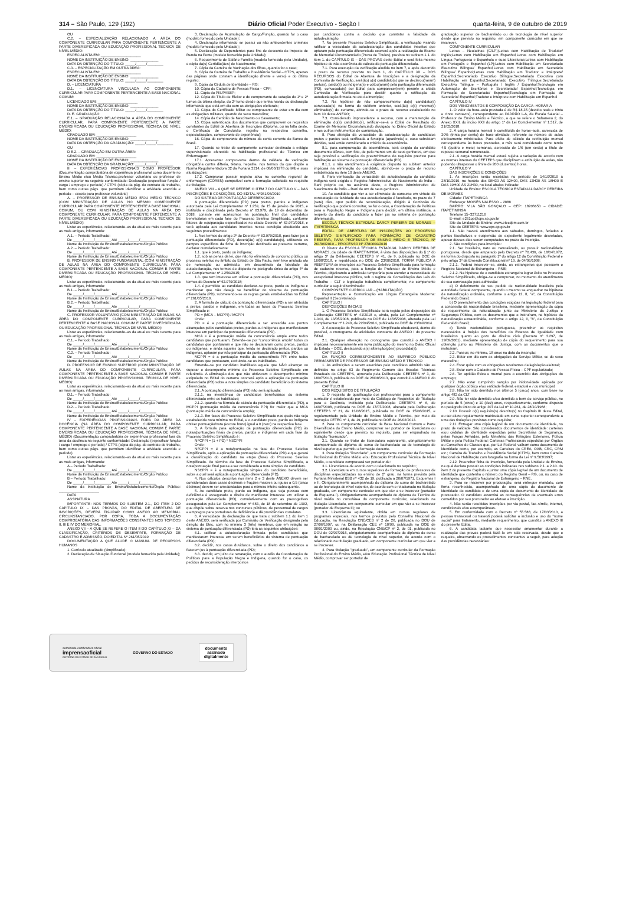314 – São Paulo, 129 (192) Diário Oficial Poder Executivo - Seção I quarta-feira, 9 de outubro de 2019
OU
C.2. – ESPECIALIZAÇÃO RELACIONADO A ÁREA DO COMPONENTE CURRICULAR PARA COMPONENTE PERTENCENTE A PARTE DIVERSIFICADA OU EDUCAÇÃO PROFISSIONAL TÉCNICA DE NÍVEL MÉDIO:
ESPECIALISTA EM: ____________________
NOME DA INSTITUIÇÃO DE ENSINO: ______________
DATA DA OBTENÇÃO DO TÍTULO: _____/_____/________
C.3. – ESPECIALIZAÇÃO EM OUTRA ÁREA:
ESPECIALISTA EM: ____________________
NOME DA INSTITUIÇÃO DE ENSINO: ______________
DATA DA OBTENÇÃO DO TÍTULO: _____/_____/________
D. – LICENCIATURA
D.1. – LICENCIATURA VINCULADA AO COMPONENTE CURRICULAR PARA COMPONENTE PERTENCENTE A BASE NACIONAL COMUM:
LICENCIADO EM: ____________________
NOME DA INSTITUIÇÃO DE ENSINO: ______________
DATA DA OBTENÇÃO DO TÍTULO: _____/_____/________
D. E. GRADUAÇÃO
E.1. – GRADUAÇÃO RELACIONADA A ÁREA DO COMPONENTE CURRICULAR, PARA COMPONENTE PERTENCENTE A PARTE DIVERSIFICADA OU EDUCAÇÃO PROFISSIONAL TÉCNICA DE NÍVEL MÉDIO:
GRADUADO EM: ____________________
NOME DA INSTITUIÇÃO DE ENSINO: ______________
DATA DA OBTENÇÃO DA GRADUAÇÃO: _____/_____/________
OU
D E.2. – GRADUAÇÃO EM OUTRA ÁREA:
GRADUADO EM: ____________________
NOME DA INSTITUIÇÃO DE ENSINO: ______________
DATA DA OBTENÇÃO DA GRADUAÇÃO: _____/_____/________
III – EXPERIÊNCIAS PROFISSIONAIS COMO PROFESSOR (Documentação comprobatória de experiência profissional como docente no Ensino Médio e/ou Médio Técnico,professor voluntário ou professor de ensino superior na seguinte conformidade: Declaração (especificar função / cargo / emprego e período) / CTPS (cópia da pág. do contrato de trabalho, bem como outras págs. que permitam identificar a atividade exercida e período – exceto para professor voluntário)
A. – PROFESSOR DE ENSINO MÉDIO E/OU MÉDIO TÉCNICO (COM MINISTRAÇÃO DE AULAS NO MESMO COMPONENTE CURRICULAR PARA COMPONENTE PERTENCENTE A BASE NACIONAL COMUM, OU COM MINISTRAÇÃO DE AULAS NA ÁREA DO COMPONENTE CURRICULAR, PARA COMPONENTE PERTENCENTE A PARTE DIVERSIFICADA OU EDUCAÇÃO PROFISSIONAL TÉCNICA DE NÍVEL MÉDIO):
Listar as experiências, relacionando–as da atual ou mais recente para as mais antigas, informando:
A.1. – Período Trabalhado:
De _____/_____/________ Até _____/_____/________
Nome da Instituição de Ensino/Estabelecimento/Órgão Público:
A.2. – Período Trabalhado:
De _____/_____/________ Até _____/_____/________
Nome da Instituição de Ensino/Estabelecimento/Órgão Público:
B. PROFESSOR DE ENSINO FUNDAMENTAL (COM MINISTRAÇÃO DE AULAS NA ÁREA DO COMPONENTE CURRICULAR, PARA COMPONENTE PERTENCENTE A BASE NACIONAL COMUM E PARTE DIVERSIFICADA OU EDUCAÇÃO PROFISSIONAL TÉCNICA DE NÍVEL MÉDIO):
Listar as experiências, relacionando–as da atual ou mais recente para as mais antigas, informando:
B.1. – Período Trabalhado:
De _____/_____/________ Até _____/_____/________
Nome da Instituição de Ensino/Estabelecimento/Órgão Público:
B.2. – Período Trabalhado:
De _____/_____/________ Até _____/_____/________
Nome da Instituição de Ensino/Estabelecimento/Órgão Público:
C. PROFESSOR VOLUNTÁRIO (COM MINISTRAÇÃO DE AULAS NA ÁREA DO COMPONENTE CURRICULAR, PARA COMPONENTE PERTENCENTE A BASE NACIONAL COMUM E PARTE DIVERSIFICADA OU EDUCAÇÃO PROFISSIONAL TÉCNICA DE NÍVEL MÉDIO):
Listar as experiências, relacionando–as da atual ou mais recente para as mais antigas, informando:
C.1. – Período Trabalhado:
De _____/_____/________ Até _____/_____/________
Nome da Instituição de Ensino/Estabelecimento/Órgão Público:
C.2. – Período Trabalhado:
De _____/_____/________ Até _____/_____/________
Nome da Instituição de Ensino/Estabelecimento/Órgão Público:
D. PROFESSOR DE ENSINO SUPERIOR (COM MINISTRAÇÃO DE AULAS NA ÁREA DO COMPONENTE CURRICULAR, PARA COMPONENTE PERTENCENTE A BASE NACIONAL COMUM E PARTE DIVERSIFICADA OU EDUCAÇÃO PROFISSIONAL TÉCNICA DE NÍVEL MÉDIO):
Listar as experiências, relacionando–as da atual ou mais recente para as mais antigas, informando:
D.1. – Período Trabalhado:
De _____/_____/________ Até _____/_____/________
Nome da Instituição de Ensino/Estabelecimento/Órgão Público:
D.2. – Período Trabalhado:
De _____/_____/________ Até _____/_____/________
Nome da Instituição de Ensino/Estabelecimento/Órgão Público:
IV – EXPERIÊNCIAS PROFISSIONAIS FORA DA ÁREA DA DOCÊNCIA (NA ÁREA DO COMPONENTE CURRICULAR, PARA COMPONENTE PERTENCENTE A BASE NACIONAL COMUM E PARTE DIVERSIFICADA OU EDUCAÇÃO PROFISSIONAL TÉCNICA DE NÍVEL MÉDIO) (Documentação comprobatória de experiência profissional fora da área da docência na seguinte conformidade: Declaração (especificar função / cargo / emprego e período) / CTPS (cópia da pág. do contrato de trabalho, bem como outras págs. que permitam identificar a atividade exercida e período)
Listar as experiências, relacionando–as da atual ou mais recente para as mais antigas, informando:
A – Período Trabalhado:
De _____/_____/________ Até _____/_____/________
Nome da Instituição de Ensino/Estabelecimento/Órgão Público:
B – Período Trabalhado:
De _____/_____/________ Até _____/_____/________
Nome da Instituição de Ensino/Estabelecimento/Órgão Público: ____________________
DATA
ASSINATURA
IMPORTANTE: NOS TERMOS DO SUBITEM 2.1., DO ITEM 2 DO CAPÍTULO IX – DAS PROVAS, DO EDITAL DE ABERTURA DE INSCRIÇÕES, DEVERÁ FIGURAR COMO ANEXO AO MEMORIAL CIRCUNSTANCIADO, POR CÓPIA, TODA A DOCUMENTAÇÃO COMPROBATÓRIA DAS INFORMAÇÕES CONSTANTES NOS TÓPICOS II, III E IV DO MEMORIAL.
ANEXO VII – A QUE SE REFERE O ITEM 8 DO CAPÍTULO XI – DA CLASSIFICAÇÃO, CRITÉRIOS DE DESEMPATE, FORMAÇÃO DE CADASTRO E ADMISSÃO, DO EDITAL Nº 261/05/2019
DOCUMENTAÇÃO A QUE ALUDE O MANUAL DE RECURSOS HUMANOS
1. Currículo atualizado (simplificado);
2. Declaração de Situação Funcional (modelo fornecido pela Unidade);
3. Declaração de Acumulação de Cargo/Função, quando for o caso (modelo fornecido pela Unidade);
4. Declaração informando se possui ou não antecedentes criminais (modelo fornecido pela Unidade);
5. Declaração de Dependentes para fins de desconto do Imposto de Renda na Fonte (modelo fornecido pela Unidade);
6. Requerimento de Salário Família (modelo fornecido pela Unidade), e cópia da(s) Certidão(ões) de Nascimento;
7. Cópia da Carteira de Vacinação dos filhos, quando for o caso;
8. Cópia da Carteira de Trabalho e Previdência Social – CTPS, apenas das páginas onde constam a identificação (frente e verso) e do último registro;
9. Cópia da Cédula de Identidade – RG;
10. Cópia do Cadastro de Pessoa Física – CPF;
11. Cópia do PIS/PASEP;
12. Cópia do Título de Eleitor e do comprovante de votação do 1º e 2º turnos da última eleição, do 2º turno desde que tenha havido ou declaração informando que está em dia com as obrigações eleitorais;
13. Cópia do Certificado Militar ou comprovante de estar em dia com as obrigações militares, quando do sexo masculino;
14. Cópia da Certidão de Nascimento ou Casamento;
15. Cópia autenticada dos documentos que comprovem os requisitos constantes do Edital de Abertura de Inscrições (Diploma, ou na falta deste, o Certificado de Conclusão, registro no respectivo conselho, especializações, comprovante de experiência);
16. Cópia do comprovante do número da conta corrente do Banco do Brasil.
17. Quando se tratar de componente curricular destinado a estágio supervisionado oferecido na habilitação profissional de Técnico em Enfermagem:
17.1. Apresentar comprovante dentro da validade de vacinação obrigatória contra difteria, tétano, hepatite, nos termos do que dispõe a Norma Regulamentadora 32 da Portaria 3214, de 08/06/1978 do Mtb e suas atualizações;
17.2. Comprovar possuir registro ativo no conselho regional de enfermagem (COREN) compatível com a formação solicitada no requisito de titulação.
ANEXO VIII – A QUE SE REFERE O ITEM 7 DO CAPÍTULO V – DAS INSCRIÇÕES E CONDIÇÕES, DO EDITAL Nº261/05/2019
DO SISTEMA DE PONTUAÇÃO DIFERENCIADA
A pontuação diferenciada (PD) para pretos, pardos e indígenas autorizada pela Lei Complementar nº 1.259, de 15 de janeiro de 2015, e instituída e disciplinada pelo Decreto nº 63.979, de 19 de dezembro de 2018, consiste em acréscimos na pontuação final dos candidatos beneficiários em cada fase do Processo Seletivo Simplificado, conforme fatores de equiparação especificados no citado Decreto nº 63.979/2018, e será aplicada aos candidatos inscritos nessa condição obedecido aos seguintes procedimentos:
1. Nos termos do artigo 2º do Decreto nº 63.979/2018, para fazer jus à pontuação diferenciada (PD), deverá(ão) o(s) candidato(s), utilizando os campos específicos da ficha de inscrição destinada ao presente certame, declarar cumulativamente:
1.1. que é preto, pardo ou indígena;
1.2. sob as penas da lei, que não foi eliminado de concurso público ou processo seletivo no âmbito do Estado de São Paulo, nem teve anulado ato de nomeação ou admissão, em decorrência da falsidade da autodeclaração, nos termos do disposto no parágrafo único do artigo 4º da Lei Complementar nº 1.259/2015;
1.3. que tem interesse em utilizar a pontuação diferenciada (PD), nos termos do Decreto nº 63.979/2018;
1.4. é permitido ao candidato declarar–se preto, pardo ou indígena e manifestar que não deseja se beneficiar do sistema de pontuação diferenciada (PD), submetendo–se as regras gerais estabelecidas no Edital nº 261/05/2019.
2. A fórmula de cálculo da pontuação diferenciada (PD) a ser atribuída a pretos, pardos e indígenas, em todas as fases do Processo Seletivo Simplificado é:
PD = (MCA – MCPPI) / MCPPI
Onde:
PD = é a pontuação diferenciada a ser acrescida aos pontos alcançados pelos candidatos pretos, pardos ou indígenas que manifestaram interesse em participar da pontuação diferenciada (PD).
MCA = é a pontuação média da concorrência ampla entre todos candidatos que pontuaram. Entende–se por "concorrência ampla" todos os candidatos que pontuaram e que não se declararam como pretos, pardos ou indígenas, e ainda aqueles que, tendo se declarado pretos, pardos ou indígenas, optaram por não participar da pontuação diferenciada (PD).
MCPPI = é a pontuação média da concorrência PPI entre todos candidatos que pontuaram, excluindo–se os inabilitados.
Entende–se por candidato inabilitado aquele que NÃO alcançar ou superar o desempenho mínimo do Processo Seletivo Simplificado em referência. A eliminação dos que não obtiveram o desempenho mínimo estipulado no Edital do certame ocorrerá após a aplicação da pontuação diferenciada (PD) sobre a nota simples do candidato beneficiário do sistema diferenciado.
2.1. A pontuação diferenciada (PD) não será aplicada:
2.1.1. na inexistência de candidatos beneficiários do sistema diferenciado entre os habilitados;
2.1.2. quando na fórmula de cálculo da pontuação diferenciada (PD), a MCPPI (pontuação média da concorrência PPI) for maior que a MCA (pontuação média da concorrência ampla);
2.1.3. Em fases do Processo Seletivo Simplificado nas quais não seja estabelecida nota mínima no Edital, e o candidato preto, pardo ou indígena obtiver pontuação/nota (escore bruto) igual a 0 (zero) na respectiva fase.
3. A fórmula para aplicação da pontuação diferenciada (PD) às notas/pontuações finais de pretos, pardos e indígenas em cada fase do Processo Seletivo Simplificado é:
NFCPPI = (1 + PD) * NSCPPI
Onde:
NFCPPI = é a nota/pontuação na fase do Processo Seletivo Simplificado, após a aplicação da pontuação diferenciada (PD) e que gerará a classificação do candidato na etapa (fase) do Processo Seletivo Simplificado. Ao término da fase do Processo Seletivo Simplificado, a nota/pontuação final passa a ser considerada a nota simples do candidato.
NSCPPI = é a nota/pontuação simples do candidato beneficiário, sobre a qual será aplicada a pontuação diferenciada (PD).
4. Nos cálculos descritos nos itens 2 e 3 deste ANEXO devem ser considerados duas casas decimais e frações maiores ou iguais a 0,5 (cinco décimos) devem ser arredondadas para o número inteiro subsequente.
5. Ao candidato preto, pardo ou indígena, que seja pessoa com deficiência é assegurado o direito de manifestar interesse em utilizar a pontuação diferenciada (PD), cumulativamente com as prerrogativas asseguradas pela Lei Complementar nº 683, de 18 de setembro de 1992, que dispõe sobre reserva nos concursos públicos, de percentual de cargos e empregos para portadores de deficiência e dá providências correlatas.
6. A veracidade da declaração de que trata o subitem 1.1 do item 1 deste ANEXO, será verificada por Comissão de Verificação designada pela direção da Etec, com no mínimo 3 (três) membros, que em relação ao sistema de pontuação diferenciada (PD) terá as seguintes atribuições:
6.1. ratificar a autodeclaração firmada pelos candidatos que manifestarem interesse em serem beneficiários do sistema de pontuação diferenciada (PD);
6.2. decidir, nos casos duvidosos, sobre o direito dos candidatos a fazerem jus à pontuação diferenciada (PD);
6.3. decidir, em juízo de retratação, com o auxílio da Coordenação de Políticas para a População Negra e Indígena, quando for o caso, os pedidos de reconsideração interpostos
por candidatos contra a decisão que constatar a falsidade da autodeclaração.
7. No presente Processo Seletivo Simplificado, a verificação visando ratificar a veracidade da autodeclaração dos candidatos inscritos que optaram pela pontuação diferenciada ocorrerá após a realização do Exame de Memorial Circunstanciado (Prova de Títulos), prevista no subitem 1.1. do item 1. do CAPÍTULO IX – DAS PROVAS deste Edital e será feita mesmo hipótese de não ocorrência do cálculo da pontuação diferenciada.
7.1. Para execução da verificação aludida no item 7, e após decorrido o prazo de recurso previsto no item 1, do CAPÍTULO XII – DOS RECURSOS do Edital de Abertura de Inscrições e a designação da Comissão de Verificação, será(ão) o(s) candidato(s) que se declarou(raram) preto(s), pardo(s) ou indígena(s) e optou(aram) pela pontuação diferenciada (PD), convocado(s) por Edital para comparecer(rem) perante a citada Comissão de Verificação para decidir quanto a ratificação da autodeclaração firmada no ato da inscrição;
7.2. Na hipótese de não comparecimento do(s) candidato(s) convocado(s) na forma do subitem anterior, será(ão) o(s) mesmo(s) eliminado(s) do certame, abrindo–se o prazo de recurso estabelecido no item 10 deste ANEXO;
7.3. Considerado improcedente o recurso, com a manutenção da eliminação do(s) candidato(s), retificar–se–á o Edital de Resultado do Exame de Memorial Circunstanciado divulgado no Diário Oficial do Estado e nos outros instrumentos de comunicação.
8. Para aferição da veracidade da autodeclaração de candidatos pretos e pardos será verificada a fenotipia (aparência) e, caso subsistam dúvidas, será então considerado o critério da ascendência.
8.1. para comprovação da ascendência, será exigido do candidato documento idôneo, com foto, de pelo menos um de seus genitores, em que seja possível a verificação do preenchimento do requisito previsto para habilitação ao sistema de pontuação diferenciada (PD).
8.1.1. o não atendimento à exigência disposta no subitem anterior implicará na eliminação do candidato, abrindo–se o prazo de recurso estabelecido no item 10 deste ANEXO.
9. Para verificação da veracidade da autodeclaração do candidato indígena será exigido o Registro Administrativo de Nascimento do Índio – Rani próprio ou, na ausência deste, o Registro Administrativo de Nascimento de Índio – Rani de um de seus genitores.
10. Ao candidato que vier a ser eliminado do concurso em virtude da constatação de falsidade de sua autodeclaração é facultado, no prazo de 7 (sete) dias, opor pedido de reconsideração, dirigido à Comissão de Verificação que poderá consultar, se for o caso, a Coordenação de Políticas para a População Negra e Indígena para decidir, em última instância, a respeito do direito do candidato a fazer jus ao sistema de pontuação diferenciada.
ESCOLA TÉCNICA ESTADUAL DARCY PEREIRA DE MORAES – ITAPETININGA
EDITAL DE ABERTURA DE INSCRIÇÕES AO PROCESSO SELETIVO SIMPLIFICADO PARA FORMAÇÃO DE CADASTRO RESERVA, PARA PROFESSOR DE ENSINO MÉDIO E TÉCNICO, Nº 261/06/2019 – PROCESSO Nº 2780609/2019
O Diretor da ESCOLA TÉCNICA ESTADUAL DARCY PEREIRA DE MORAES, da cidade de ITAPETININGA, à vista das disposições do § 1º do artigo 3º da Deliberação CEETEPS nº 41, de 9, publicada no DOE de 16/08/2018, e republicada no DOE de 23/08/2018, TORNA PÚBLICA A ABERTURA de inscrições ao Processo Seletivo Simplificado para formação de cadastro reserva, para a função de Professor de Ensino Médio e Técnico, objetivando a admissão temporária para atender a necessidade de excepcional interesse público, sob o regime da Consolidação das Leis do Trabalho – CLT e legislação trabalhista complementar, no componente curricular a seguir discriminado:
COMPONENTE CURRICULAR – (HABILITAÇÃO)
Representação e Comunicação em Língua Estrangeira Moderna: Espanhol II (Secretariado)
CAPÍTULO I
DISPOSIÇÕES INICIAIS
1. O Processo Seletivo Simplificado será regido pelas disposições da Deliberação CEETEPS nº 41/2018 e, ainda, pela Lei Complementar nº 1.044, de 13/05/2008, publicada no DOE de 14/05/2008, alterada pela Lei Complementar nº 1.240, de 22/04/2014, publicada no DOE de 23/04/2014.
2. A execução do Processo Seletivo Simplificado obedecerá, dentro do possível, o cronograma de atividades constante do ANEXO I do presente Edital.
2.1. Qualquer alteração no cronograma que constitui o ANEXO I implicará necessariamente em nova publicação do mesmo no Diário Oficial do Estado – DOE, destacando a(s) alteração(ções) procedida(s).
CAPÍTULO II
DA FUNÇÃO CORRESPONDENTE AO EMPREGO PÚBLICO PERMANENTE DE PROFESSOR DE ENSINO MÉDIO E TÉCNICO
1. As atribuições a serem exercidas pelo candidato admitido são as definidas no artigo 93 do Regimento Comum das Escolas Técnicas Estaduais do CEETEPS, aprovado pela Deliberação CEETEPS nº 3, de 18/07/2013, publicada no DOE de 28/08/2013, que constitui o ANEXO II do presente Edital.
CAPÍTULO III
DOS REQUISITOS DE TITULAÇÃO
1. O requisito de qualificação dos profissionais para o componente curricular é estabelecido por meio do Catálogo de Requisitos de Titulação para a Docência, instituído pela Deliberação CEETEPS nº 6, de 16/07/2008, publicada no DOE de 17/07/2008, alterada pela Deliberação CEETEPS nº 21, de 13/08/2015, publicada no DOE de 15/08/2015, e regulamentado pela Unidade do Ensino Médio e Técnico, por meio da Instrução CETEC nº 1, de 19, publicada no DOE de 26/02/2013.
2. Para os componente curricular da Base Nacional Comum e Parte Diversificada do Ensino Médio, comprovar ser portador de licenciatura ou equivalente desde que previsto no requisito, para ser enquadrado na titulação "licenciado".
2.1. Quando se tratar de licenciatura equivalente, obrigatoriamente acompanhado do diploma de curso de bacharelado ou de tecnologia de nível superior que permitiu a formação docente.
3. Para titulação "licenciado", em componente curricular da Formação Profissional do Ensino Médio e/ou Educação Profissional Técnica de Nível Médio, o candidato comprovará ser portador de:
3.1. Licenciatura de acordo com o relacionado no requisito;
3.2. Licenciatura em cursos superiores de formação de professores de disciplinas especializadas no ensino de 2º grau, na forma prevista pela Portaria Ministerial BSB nº 432 de 19, publicada a 20/07/1971, Esquemas I e II. Obrigatoriamente acompanhado do diploma do curso de bacharelado ou de tecnologia de nível superior, de acordo com o relacionado na titulação graduado, em componente curricular em que vier a se inscrever (portador de Esquema I). Obrigatoriamente acompanhado do diploma de Técnico de nível médio no curso/área do componente curricular, relacionado na titulação Licenciado, em componente curricular em que vier a se inscrever (portador de Esquema II); ou
3.3. Licenciatura equivalente, obtida em cursos regulares de programas especiais, nos termos previstos pelo Conselho Nacional de Educação, na Resolução CNE/CEB nº 2 de 26, publicada no DOU de 27/06/1997, ou na Deliberação CEE nº 10/99, publicada no DOE de 08/01/2000 ou, ainda, na Resolução CNE/CP nº 2, de 01, publicada no DOU de 02/07/2015, obrigatoriamente acompanhado do diploma do curso de bacharelado ou de tecnologia de nível superior, de acordo com o relacionado na titulação graduado, em componente curricular em que vier a se inscrever.
4. Para titulação "graduado", em componente curricular da Formação Profissional do Ensino Médio, e/ou Educação Profissional Técnica de Nível Médio, comprovar ser portador de
graduação superior de bacharelado ou de tecnologia de nível superior desde que previsto no requisito, em componente curricular em que se inscrever.
COMPONENTE CURRICULAR
Letras – Neolatinas (G/LP);Letras com Habilitação de Tradutor/ Inglês;Letras com Habilitação em Espanhol;Letras com Habilitação em Língua Portuguesa e Espanhola e suas Literaturas;Letras com Habilitação em Português e Espanhol (LP);Letras com Habilitação em Secretariado Executivo Bilíngue/ Espanhol;Letras com Habilitação em Secretário Bilíngue/ Espanhol;Letras com Habilitação em Tradutor e Intérprete/ Espanhol;Secretariado Executivo Bilíngue;Secretariado Executivo com Habilitação em Espanhol;Secretariado Executivo Trilíngue;Secretariado Executivo Trilíngue – Português / Inglês / Espanhol;Tecnologia em Automação de Escritórios e Secretariado/ Espanhol;Tecnologia em Formação de Secretariado/ Espanhol;Tecnologia em Formação de Secretário/ Espanhol;Tradutor e Intérprete com Habilitação em Espanhol
CAPÍTULO IV
DOS VENCIMENTOS E COMPOSIÇÃO DA CARGA–HORÁRIA
1. O valor da hora–aula prestada é de R$ 18,35 (dezoito reais e trinta e cinco centavos), correspondente ao PADRÃO I–A, da Escala Salarial – Professor de Ensino Médio e Técnico, a que se refere o Subanexo 2, do Anexo XXII, do inciso XXII do artigo 1º da Lei Complementar nº 1.317, de 21/03/2018.
2. A carga horária mensal é constituída de horas–aula, acrescida de 30% (trinta por cento) de hora–atividade, referente ao número de aulas efetivamente ministradas. Para efeito de cálculo da retribuição mensal correspondente às horas prestadas, o mês será considerado como tendo 4,5 (quatro e meio) semanas, acrescido de 1/6 (um sexto) a título de repouso semanal remunerado.
2.1. A carga horária mensal estará sujeita a variação de acordo com as normas internas do CEETEPS que disciplinam a atribuição de aulas, não podendo ultrapassar o limite de 200 (duzentas) horas.
CAPÍTULO V
DAS INSCRIÇÕES E CONDIÇÕES
1. As inscrições serão recebidas no período de 14/10/2019 à 28/10/2019, no horário das 08H30 ÀS 12H00, DAS 13H30 ÀS 18H00 E DAS 19H00 ÀS 21H30, no local abaixo indicado:
Unidade de Ensino: ESCOLA TÉCNICA ESTADUAL DARCY PEREIRA DE MORAES
Cidade: ITAPETININGA
Endereço: MOISÉS NALESSO – 2888
BAIRRO: VILA SÃO GONÇALO – CEP: 18206650 – CIDADE: ITAPETININGA
Telefone 15–32711216
E–mail: e261op@cps.sp.gov.br
Site da Unidade de Ensino: www.etecdpm.com.br
Site do CEETEPS: www.cps.sp.gov.br
1.1. Não haverá atendimento aos sábados, domingos, feriados e pontos facultativos e suspensão de expediente legalmente decretados, apesar desses dias serem computados no prazo da inscrição.
2. São condições para inscrição:
2.1. Ser brasileiro, nato ou naturalizado, ou possuir nacionalidade portuguesa, desde que amparado pelo Decreto nº 70.436, de 18/04/1972, na forma do disposto no parágrafo 1º do artigo 12 da Constituição Federal e pelo artigo 3º da Emenda Constitucional nº 19, de 04/06/1998;
2.1.1. Poderá inscrever–se, ainda, os estrangeiros que possuem o Registro Nacional de Estrangeiro – RNE;
2.1.2. Na hipótese de o candidato estrangeiro lograr êxito no Processo Seletivo Simplificado, obriga–se a comprovar, no momento do atendimento de sua convocação para admissão:
a) O deferimento de seu pedido de nacionalidade brasileira pela autoridade federal competente, quando o mesmo se enquadrar na hipótese da naturalização ordinária, conforme o artigo 12, II, "a", da Constituição Federal do Brasil;
b) O preenchimento das condições exigidas na legislação federal para a concessão da nacionalidade brasileira, mediante apresentação da cópia do requerimento da naturalização junto ao Ministério da Justiça e Segurança Pública, com os documentos que o instruíram, na hipótese da naturalização extraordinária, conforme o artigo 12, II, "b", da Constituição Federal do Brasil;
c) Tendo nacionalidade portuguesa, preencher os requisitos necessários à fruição dos benefícios do Estatuto de Igualdade com brasileiros quanto ao gozo de direitos civis (Decreto nº 3.297, de 19/09/2001), mediante apresentação de cópia do requerimento para sua obtenção junto ao Ministério da Justiça, com os documentos que o instruíram.
2.2. Possuir, no mínimo, 18 anos na data da inscrição;
2.3. Estar em dia com as obrigações do Serviço Militar, se do sexo masculino;
2.4. Estar quite com as obrigações resultantes da legislação eleitoral;
2.5. Estar com o Cadastro de Pessoa Física – CPF regularizado;
2.6. Ter aptidão física e mental para o exercício das obrigações do emprego;
2.7. Não estar cumprindo sanção por inidoneidade aplicada por qualquer órgão público e/ou entidade federal, estadual e / ou municipal;
2.8. Não ter sido demitido nos últimos 5 (cinco) anos, com base no artigo 482 da CLT;
2.9. Não ter sido demitido e/ou demitido a bem do serviço público, no período de 5 (cinco) e 10 (dez) anos, respectivamente, conforme disposto no parágrafo único do artigo 307 da Lei nº 10.261, de 28/10/1968;
2.10. Possuir o(s) requisito(s) descrito(s) no Capítulo III deste Edital, ou ser aluno regularmente matriculado em curso superior correspondente a uma das titulações previstas como requisito;
2.11. Entregar uma cópia legível de um documento de identidade, no prazo de validade. São considerados documentos de identidade: carteiras e/ou cédulas de identidade expedidas pelas Secretárias de Segurança, pelas Forças Armadas, pelo Ministério das Relações Exteriores, Polícia Militar e pela Polícia Federal; Carteiras Profissionais expedidas por Órgãos ou Conselhos de Classes que, por Lei Federal, valham como documento de identidade como, por exemplo, as Carteiras do CREA, OAB, CRC, CRM etc.; Carteira de Trabalho e Previdência Social (CTPS), bem como Carteira Nacional de Habilitação com fotografia na forma da Lei nº 9.503/1997;
2.12. Preencher ficha de inscrição, fornecida pela Unidade de Ensino, na qual declara possuir as condições indicadas nos subitens 2.1. a 2.10. do item 2 do presente Capítulo e juntar uma cópia legível de um documento de identidade que contenha o número do Registro Geral – RG, ou, no caso de estrangeiro, do Registro Nacional de Estrangeiro – RNE.
3. Para se inscrever por procuração, será entregue mandato, com firma reconhecida, acompanhada de uma cópia do documento de identidade do candidato e de uma cópia do documento de identidade do procurador. O candidato assumirá as consequências de eventuais erros cometidos por seu procurador ao efetuar a inscrição.
4. Não serão recebidas inscrições por via postal, fac–símile, internet, condicionais e/ou extemporâneas.
5. Em conformidade com o Decreto nº 55.588, de 17/03/2010, a pessoa transexual ou travesti poderá solicitar a inclusão e uso do "nome social" para tratamento, mediante requerimento, que constitui o ANEXO III do presente Edital.
6. A candidata lactante que necessitar amamentar durante a realização das provas poderá fazê–lo em sala reservada, desde que o requeira, observando os procedimentos constantes a seguir, para adoção das providências necessárias:
autoridade certificadora oficial
imprensaoficial
GOVERNO DO ESTADO DE SÃO PAULO
GOVERNO DO ESTADO
documento
assinado
digitalmente